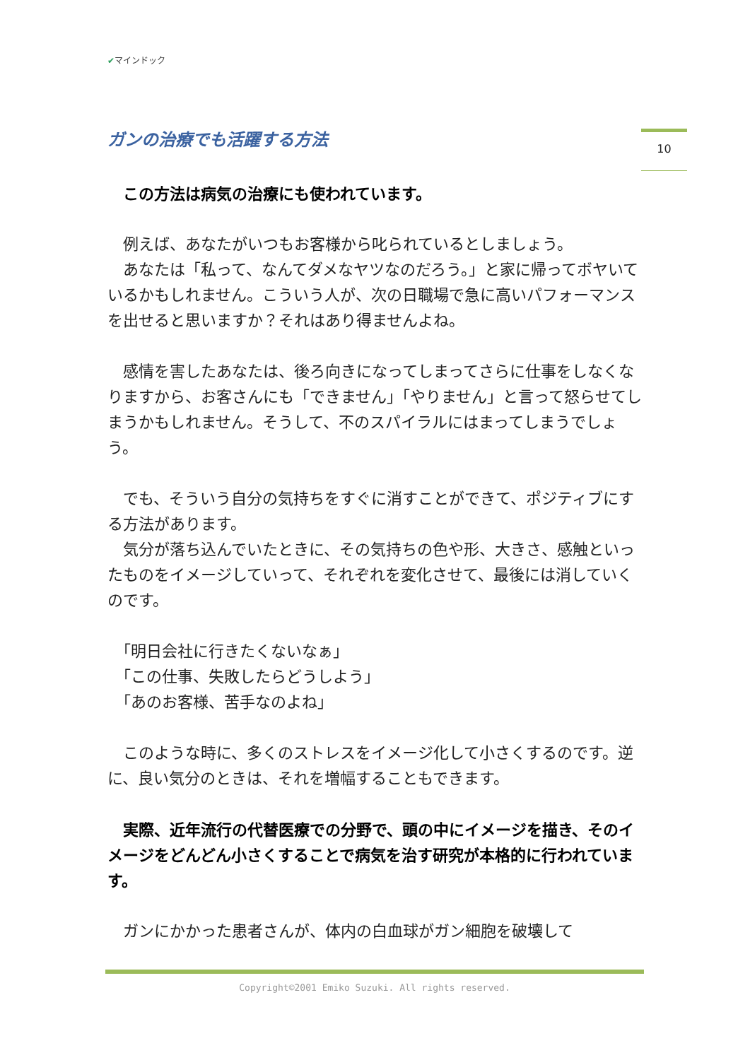✔マインドック
10
ガンの治療でも活躍する方法
　この方法は病気の治療にも使われています。
　例えば、あなたがいつもお客様から叱られているとしましょう。
　あなたは「私って、なんてダメなヤツなのだろう。」と家に帰ってボヤいているかもしれません。こういう人が、次の日職場で急に高いパフォーマンスを出せると思いますか？それはあり得ませんよね。
　感情を害したあなたは、後ろ向きになってしまってさらに仕事をしなくなりますから、お客さんにも「できません」「やりません」と言って怒らせてしまうかもしれません。そうして、不のスパイラルにはまってしまうでしょう。
　でも、そういう自分の気持ちをすぐに消すことができて、ポジティブにする方法があります。
　気分が落ち込んでいたときに、その気持ちの色や形、大きさ、感触といったものをイメージしていって、それぞれを変化させて、最後には消していくのです。
　「明日会社に行きたくないなぁ」
　「この仕事、失敗したらどうしよう」
　「あのお客様、苦手なのよね」
　このような時に、多くのストレスをイメージ化して小さくするのです。逆に、良い気分のときは、それを増幅することもできます。
　実際、近年流行の代替医療での分野で、頭の中にイメージを描き、そのイメージをどんどん小さくすることで病気を治す研究が本格的に行われています。
　ガンにかかった患者さんが、体内の白血球がガン細胞を破壊して
Copyright©2001 Emiko Suzuki. All rights reserved.